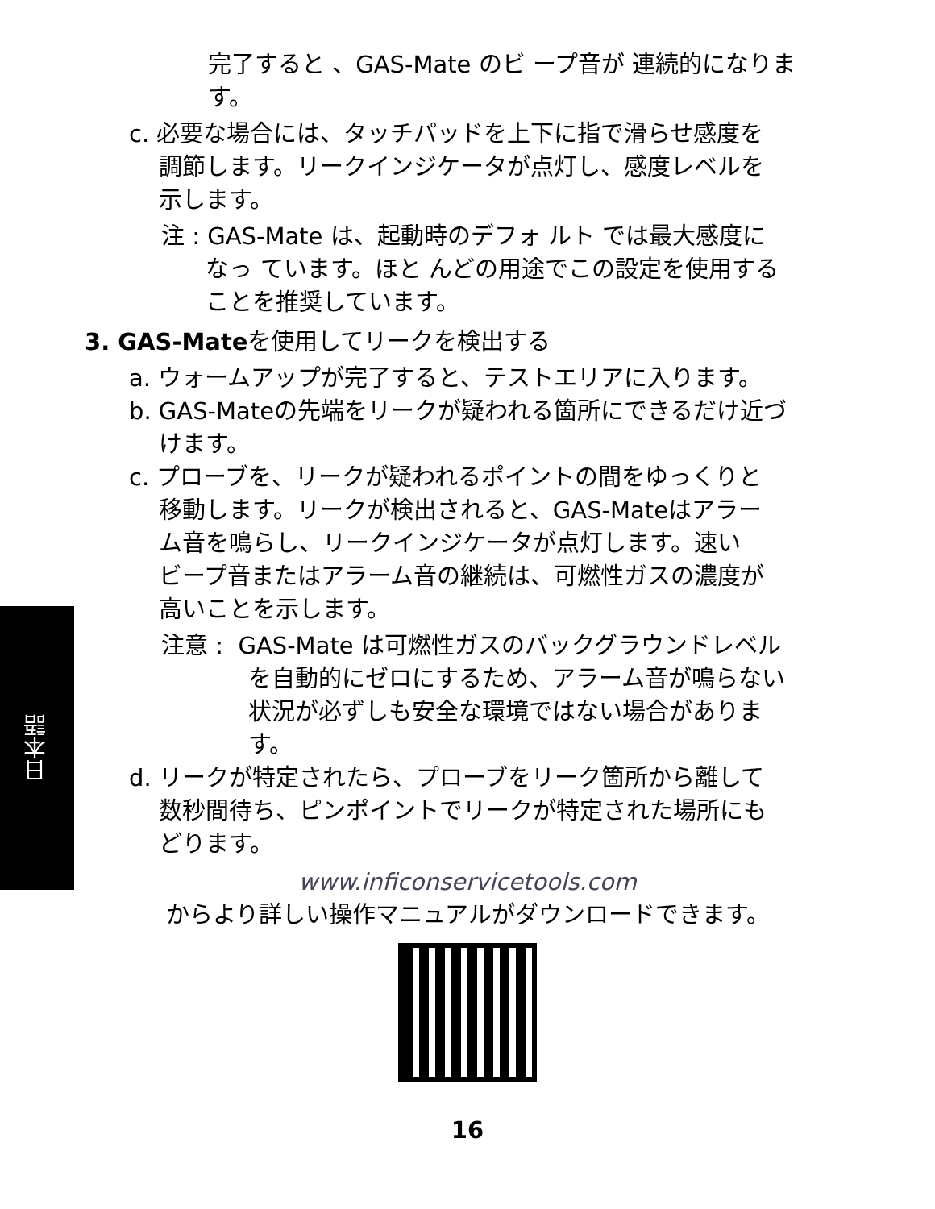日本語
完了すると 、GAS-Mate のビ ープ音が 連続的になりま
す。
c. 必要な場合には、タッチパッドを上下に指で滑らせ感度を
調節します。リークインジケータが点灯し、感度レベルを
示します。
注 : GAS-Mate は、起動時のデフォ ルト では最大感度に
なっ ています。ほと んどの用途でこの設定を使用する
ことを推奨しています。
3. GAS-Mateを使用してリークを検出する
a. ウォームアップが完了すると、テストエリアに入ります。
b. GAS-Mateの先端をリークが疑われる箇所にできるだけ近づ
けます。
c. プローブを、リークが疑われるポイントの間をゆっくりと
移動します。リークが検出されると、GAS-Mateはアラー
ム音を鳴らし、リークインジケータが点灯します。速い
ビープ音またはアラーム音の継続は、可燃性ガスの濃度が
高いことを示します。
注意 : GAS-Mate は可燃性ガスのバックグラウンドレベル
を自動的にゼロにするため、アラーム音が鳴らない
状況が必ずしも安全な環境ではない場合がありま
す。
d. リークが特定されたら、プローブをリーク箇所から離して
数秒間待ち、ピンポイントでリークが特定された場所にも
どります。
www.inficonservicetools.com
からより詳しい操作マニュアルがダウンロードできます。
16